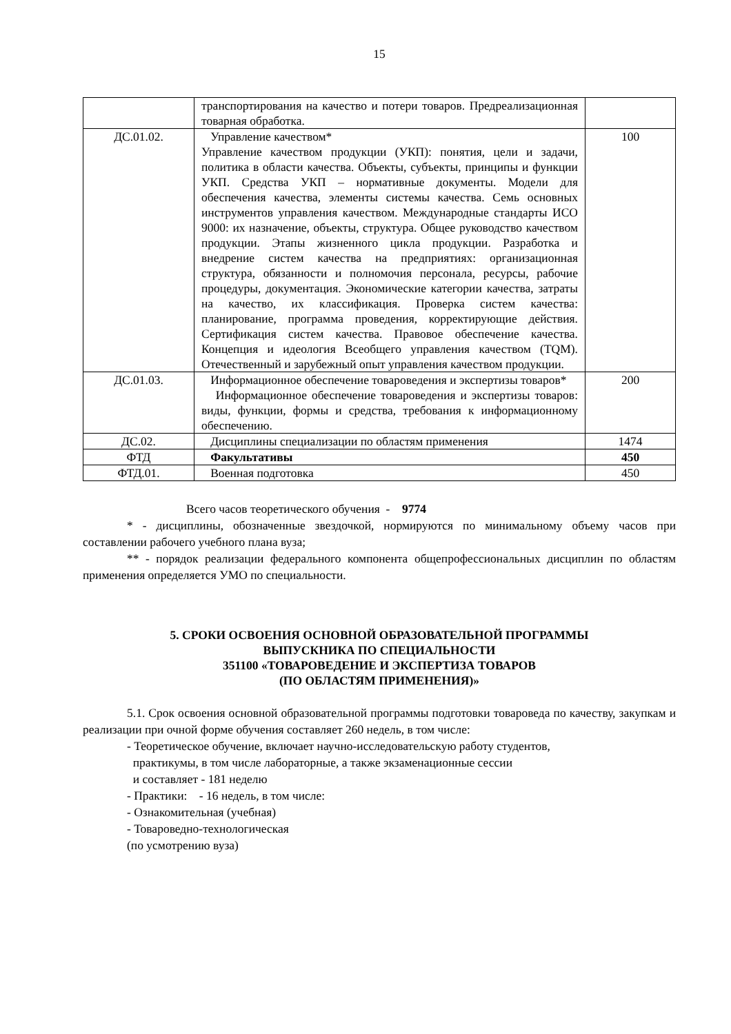15
| | транспортирования на качество и потери товаров. Предреализационная товарная обработка. | |
| ДС.01.02. | Управление качеством* Управление качеством продукции (УКП): понятия, цели и задачи, политика в области качества. Объекты, субъекты, принципы и функции УКП. Средства УКП – нормативные документы. Модели для обеспечения качества, элементы системы качества. Семь основных инструментов управления качеством. Международные стандарты ИСО 9000: их назначение, объекты, структура. Общее руководство качеством продукции. Этапы жизненного цикла продукции. Разработка и внедрение систем качества на предприятиях: организационная структура, обязанности и полномочия персонала, ресурсы, рабочие процедуры, документация. Экономические категории качества, затраты на качество, их классификация. Проверка систем качества: планирование, программа проведения, корректирующие действия. Сертификация систем качества. Правовое обеспечение качества. Концепция и идеология Всеобщего управления качеством (TQM). Отечественный и зарубежный опыт управления качеством продукции. | 100 |
| ДС.01.03. | Информационное обеспечение товароведения и экспертизы товаров* Информационное обеспечение товароведения и экспертизы товаров: виды, функции, формы и средства, требования к информационному обеспечению. | 200 |
| ДС.02. | Дисциплины специализации по областям применения | 1474 |
| ФТД | Факультативы | 450 |
| ФТД.01. | Военная подготовка | 450 |
Всего часов теоретического обучения - 9774
* - дисциплины, обозначенные звездочкой, нормируются по минимальному объему часов при составлении рабочего учебного плана вуза;
** - порядок реализации федерального компонента общепрофессиональных дисциплин по областям применения определяется УМО по специальности.
5. СРОКИ ОСВОЕНИЯ ОСНОВНОЙ ОБРАЗОВАТЕЛЬНОЙ ПРОГРАММЫ
ВЫПУСКНИКА ПО СПЕЦИАЛЬНОСТИ
351100 «ТОВАРОВЕДЕНИЕ И ЭКСПЕРТИЗА ТОВАРОВ
(ПО ОБЛАСТЯМ ПРИМЕНЕНИЯ)»
5.1. Срок освоения основной образовательной программы подготовки товароведа по качеству, закупкам и реализации при очной форме обучения составляет 260 недель, в том числе:
- Теоретическое обучение, включает научно-исследовательскую работу студентов,
практикумы, в том числе лабораторные, а также экзаменационные сессии
и составляет - 181 неделю
- Практики: - 16 недель, в том числе:
- Ознакомительная (учебная)
- Товароведно-технологическая
(по усмотрению вуза)